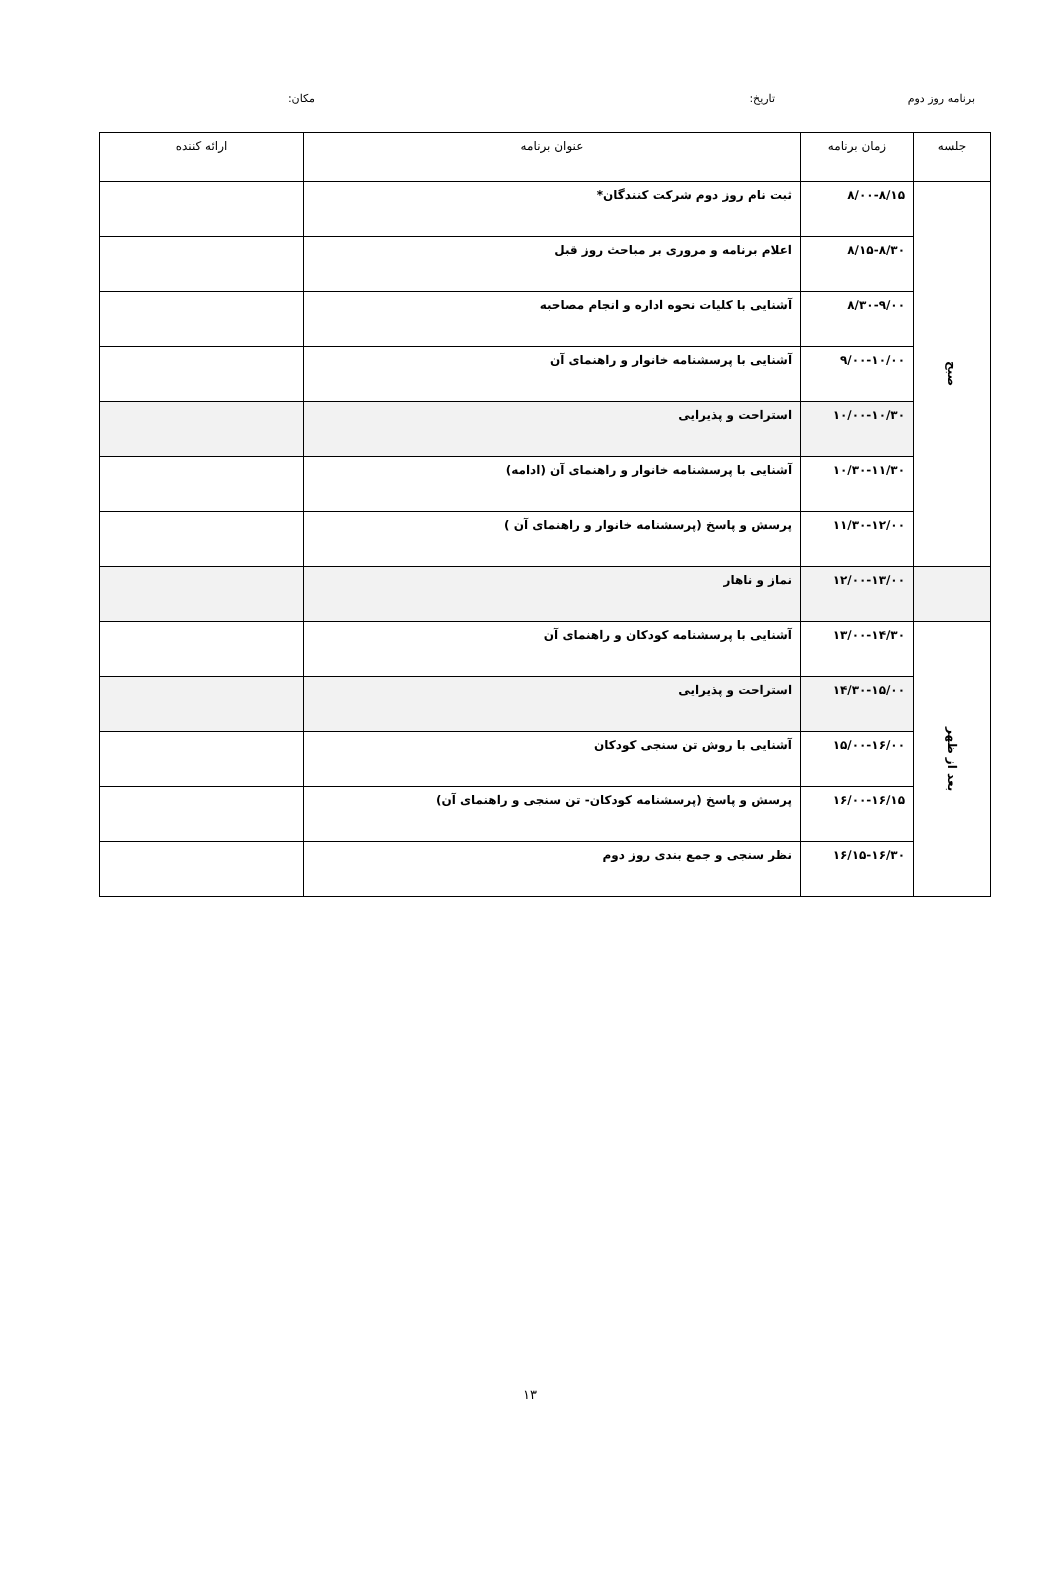برنامه روز دوم تاریخ: مکان:
| جلسه | زمان برنامه | عنوان برنامه | ارائه کننده |
| --- | --- | --- | --- |
| صبح | ۸/۰۰-۸/۱۵ | ثبت نام روز دوم شرکت کنندگان* | |
| | ۸/۱۵-۸/۳۰ | اعلام برنامه و مروری بر مباحث روز قبل | |
| | ۸/۳۰-۹/۰۰ | آشنایی با کلیات نحوه اداره و انجام مصاحبه | |
| | ۹/۰۰-۱۰/۰۰ | آشنایی با پرسشنامه خانوار و راهنمای آن | |
| | ۱۰/۰۰-۱۰/۳۰ | استراحت و پذیرایی | |
| | ۱۰/۳۰-۱۱/۳۰ | آشنایی با پرسشنامه خانوار و راهنمای آن (ادامه) | |
| | ۱۱/۳۰-۱۲/۰۰ | پرسش و پاسخ (پرسشنامه خانوار و راهنمای آن ) | |
| | ۱۲/۰۰-۱۳/۰۰ | نماز و ناهار | |
| بعد از ظهر | ۱۳/۰۰-۱۴/۳۰ | آشنایی با پرسشنامه کودکان و راهنمای آن | |
| | ۱۴/۳۰-۱۵/۰۰ | استراحت و پذیرایی | |
| | ۱۵/۰۰-۱۶/۰۰ | آشنایی با روش تن سنجی کودکان | |
| | ۱۶/۰۰-۱۶/۱۵ | پرسش و پاسخ (پرسشنامه کودکان- تن سنجی و راهنمای آن) | |
| | ۱۶/۱۵-۱۶/۳۰ | نظر سنجی و جمع بندی روز دوم | |
۱۳